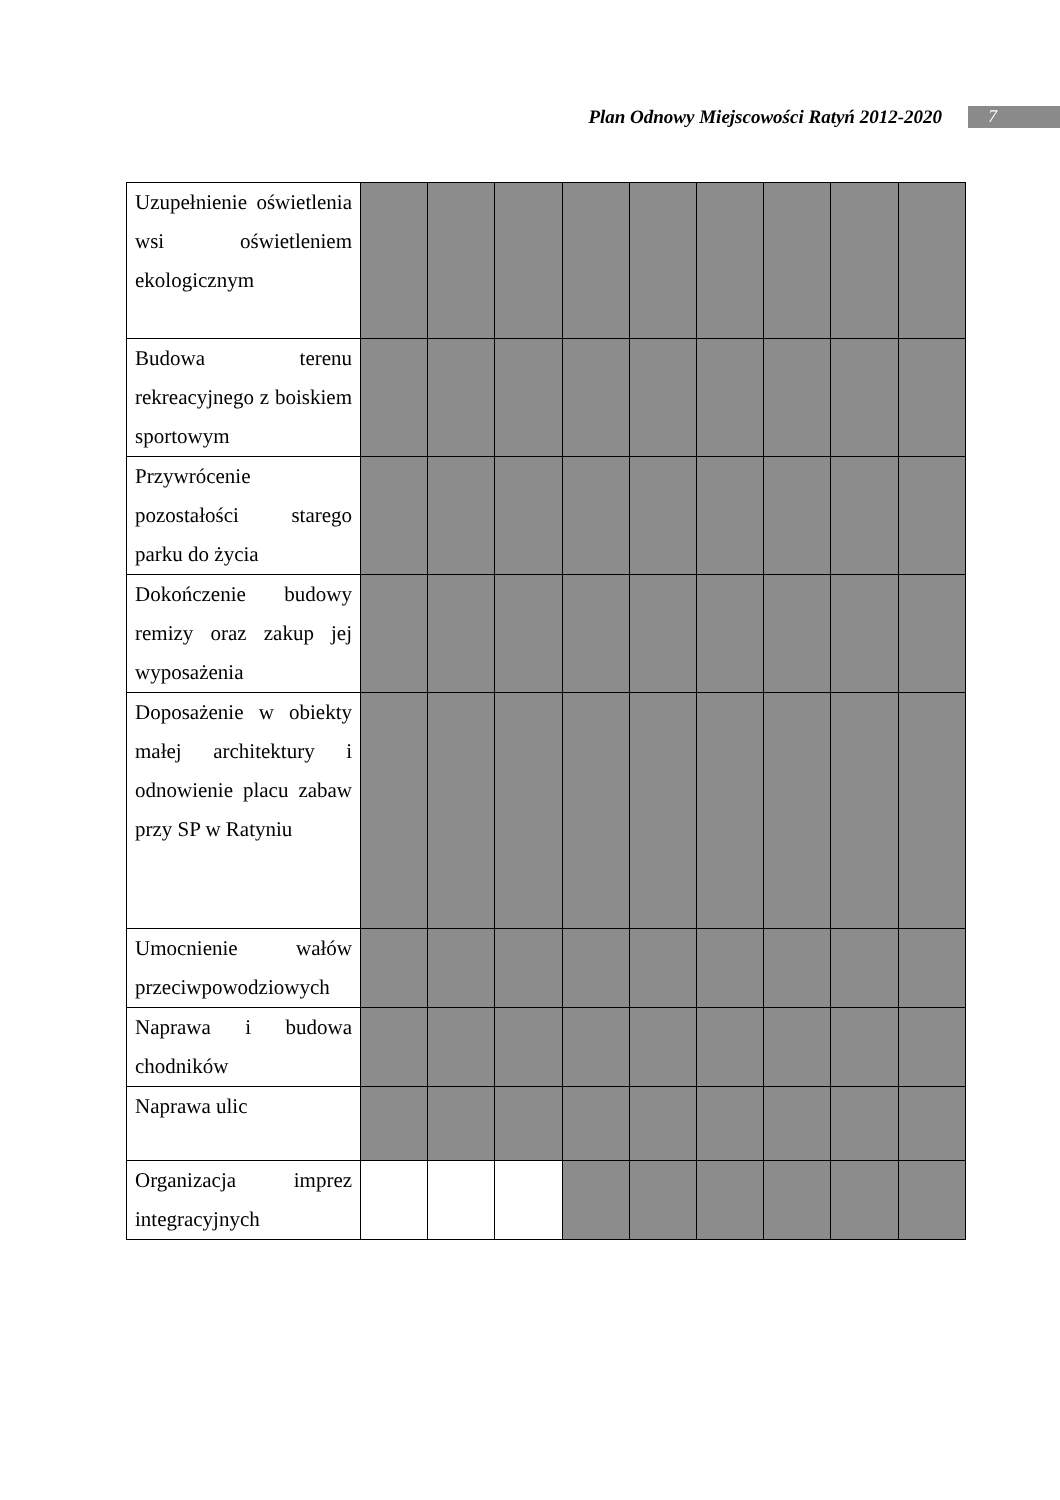Plan Odnowy Miejscowości Ratyń 2012-2020 7
| Uzupełnienie oświetlenia wsi oświetleniem ekologicznym | | | | | | | | | |
| Budowa terenu rekreacyjnego z boiskiem sportowym | | | | | | | | | |
| Przywrócenie pozostałości starego parku do życia | | | | | | | | | |
| Dokończenie budowy remizy oraz zakup jej wyposażenia | | | | | | | | | |
| Doposażenie w obiekty małej architektury i odnowienie placu zabaw przy SP w Ratyniu | | | | | | | | | |
| Umocnienie wałów przeciwpowodziowych | | | | | | | | | |
| Naprawa i budowa chodników | | | | | | | | | |
| Naprawa ulic | | | | | | | | | |
| Organizacja imprez integracyjnych | | | | | | | | | |